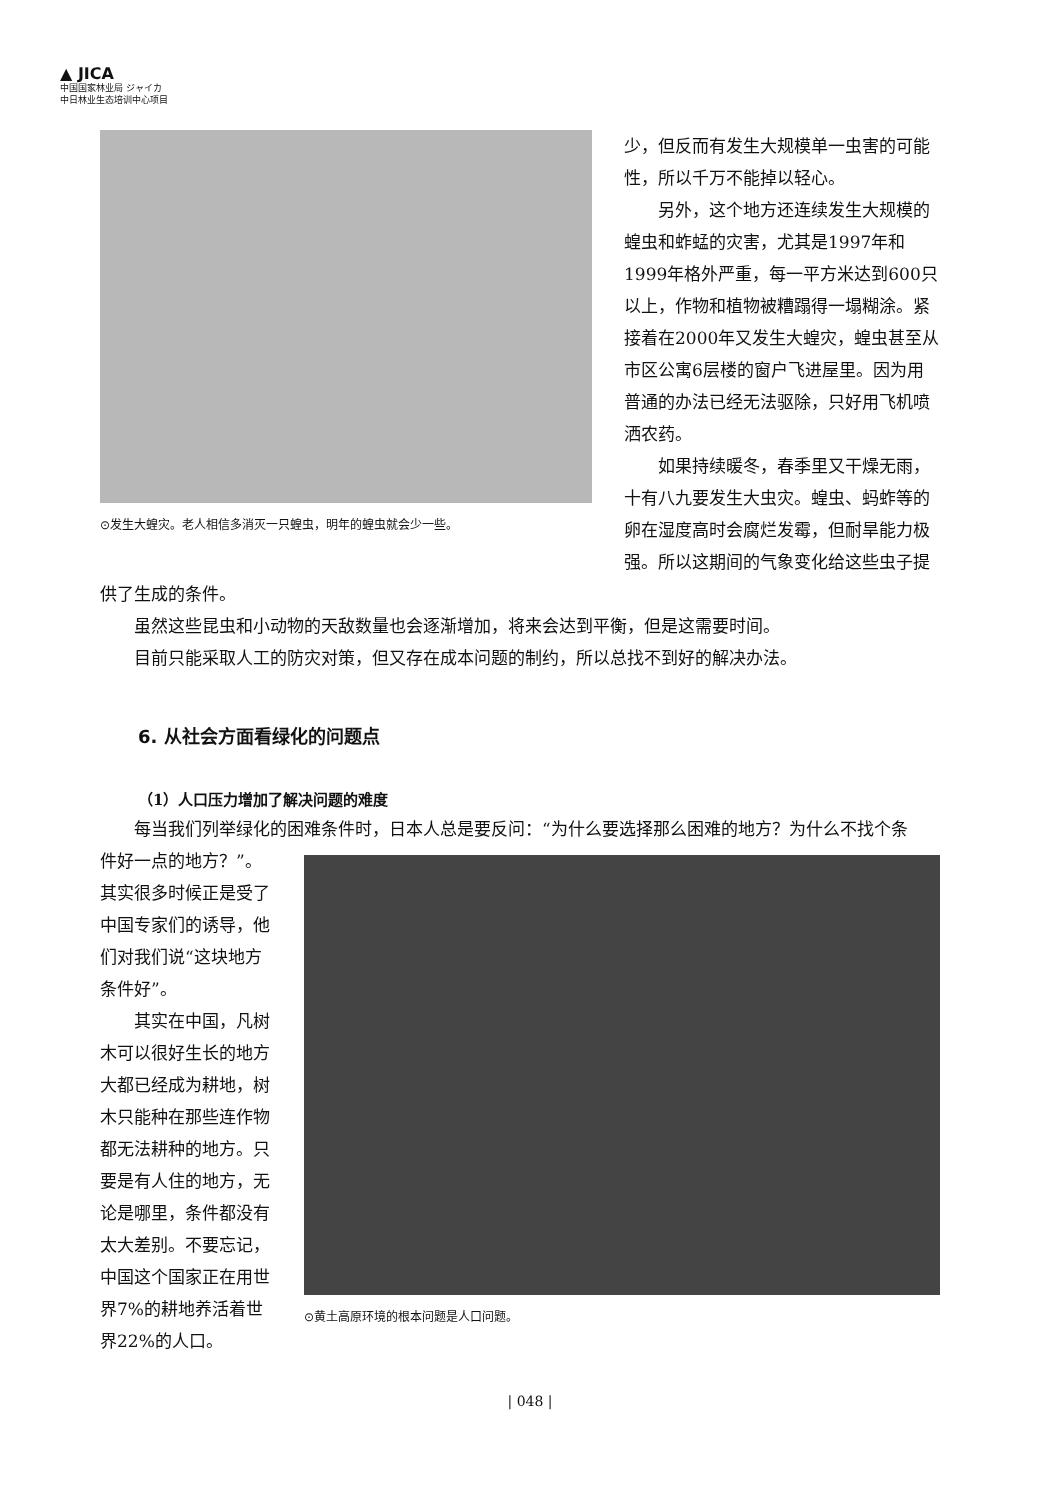▲ JICA
中国国家林业局 ジャイカ
中日林业生态培训中心项目
⊙发生大蝗灾。老人相信多消灭一只蝗虫，明年的蝗虫就会少一些。
少，但反而有发生大规模单一虫害的可能性，所以千万不能掉以轻心。
另外，这个地方还连续发生大规模的蝗虫和蚱蜢的灾害，尤其是1997年和1999年格外严重，每一平方米达到600只以上，作物和植物被糟蹋得一塌糊涂。紧接着在2000年又发生大蝗灾，蝗虫甚至从市区公寓6层楼的窗户飞进屋里。因为用普通的办法已经无法驱除，只好用飞机喷洒农药。
如果持续暖冬，春季里又干燥无雨，十有八九要发生大虫灾。蝗虫、蚂蚱等的卵在湿度高时会腐烂发霉，但耐旱能力极强。所以这期间的气象变化给这些虫子提
供了生成的条件。
虽然这些昆虫和小动物的天敌数量也会逐渐增加，将来会达到平衡，但是这需要时间。
目前只能采取人工的防灾对策，但又存在成本问题的制约，所以总找不到好的解决办法。
6. 从社会方面看绿化的问题点
（1）人口压力增加了解决问题的难度
每当我们列举绿化的困难条件时，日本人总是要反问：“为什么要选择那么困难的地方？为什么不找个条
件好一点的地方？”。其实很多时候正是受了中国专家们的诱导，他们对我们说“这块地方条件好”。
其实在中国，凡树木可以很好生长的地方大都已经成为耕地，树木只能种在那些连作物都无法耕种的地方。只要是有人住的地方，无论是哪里，条件都没有太大差别。不要忘记，中国这个国家正在用世界7%的耕地养活着世界22%的人口。
⊙黄土高原环境的根本问题是人口问题。
| 048 |